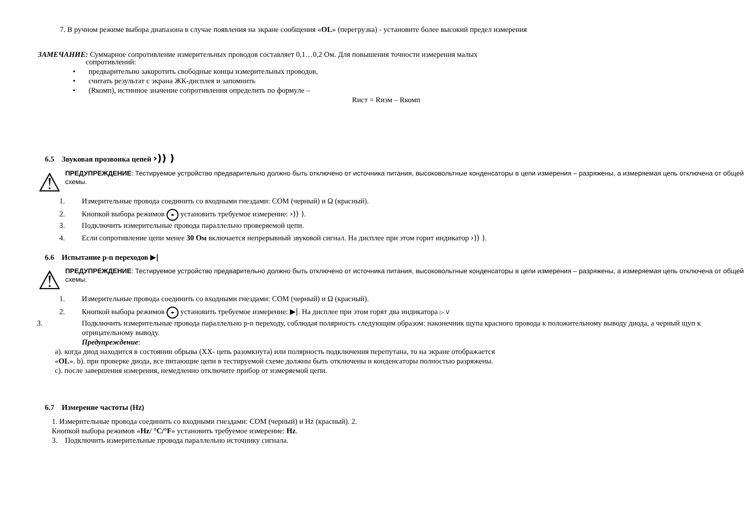7. В ручном режиме выбора диапазона в случае появления на экране сообщения «OL» (перегрузка) - установите более высокий предел измерения
ЗАМЕЧАНИЕ: Суммарное сопротивление измерительных проводов составляет 0,1…0,2 Ом. Для повышения точности измерения малых
сопротивлений:
• предварительно закоротить свободные концы измерительных проводов,
• считать результат с экрана ЖК-дисплея и запомнить
• (Rкомп), истинное значение сопротивления определить по формуле –
Rист = Rизм – Rкомп
6.5 Звуковая прозвонка цепей ›)) )
⚠
ПРЕДУПРЕЖДЕНИЕ: Тестируемое устройство предварительно должно быть отключено от источника питания, высоковольтные конденсаторы в цепи измерения – разряжены, а измеряемая цепь отключена от общей схемы.
1. Измерительные провода соединить со входными гнездами: COM (черный) и Ω (красный).
2. Кнопкой выбора режимов ◂▸ установить требуемое измерение: ›)) ).
3. Подключить измерительные провода параллельно проверяемой цепи.
4. Если сопротивление цепи менее 30 Ом включается непрерывный звуковой сигнал. На дисплее при этом горит индикатор ›)) ).
6.6 Испытание p-n переходов ▶|
⚠
ПРЕДУПРЕЖДЕНИЕ: Тестируемое устройство предварительно должно быть отключено от источника питания, высоковольтные конденсаторы в цепи измерения – разряжены, а измеряемая цепь отключена от общей схемы.
1. Измерительные провода соединить со входными гнездами: COM (черный) и Ω (красный).
2. Кнопкой выбора режимов ◂▸ установить требуемое измерение: ▶|. На дисплее при этом горят два индикатора ▷ V
3. Подключить измерительные провода параллельно p-n переходу, соблюдая полярность следующим образом: наконечник щупа красного провода к положительному выводу диода, а черный щуп к отрицательному выводу.
Предупреждение:
a). когда диод находится в состоянии обрыва (ХХ- цепь разомкнута) или полярность подключения перепутана, то на экране отображается
«OL». b). при проверке диода, все питающие цепи в тестируемой схеме должны быть отключены и конденсаторы полностью разряжены.
c). после завершения измерения, немедленно отключите прибор от измеряемой цепи.
6.7 Измерение частоты (Hz)
1. Измерительные провода соединить со входными гнездами: COM (черный) и Hz (красный). 2.
Кнопкой выбора режимов «Hz/ °C/°F» установить требуемое измерение: Hz.
3. Подключить измерительные провода параллельно источнику сигнала.